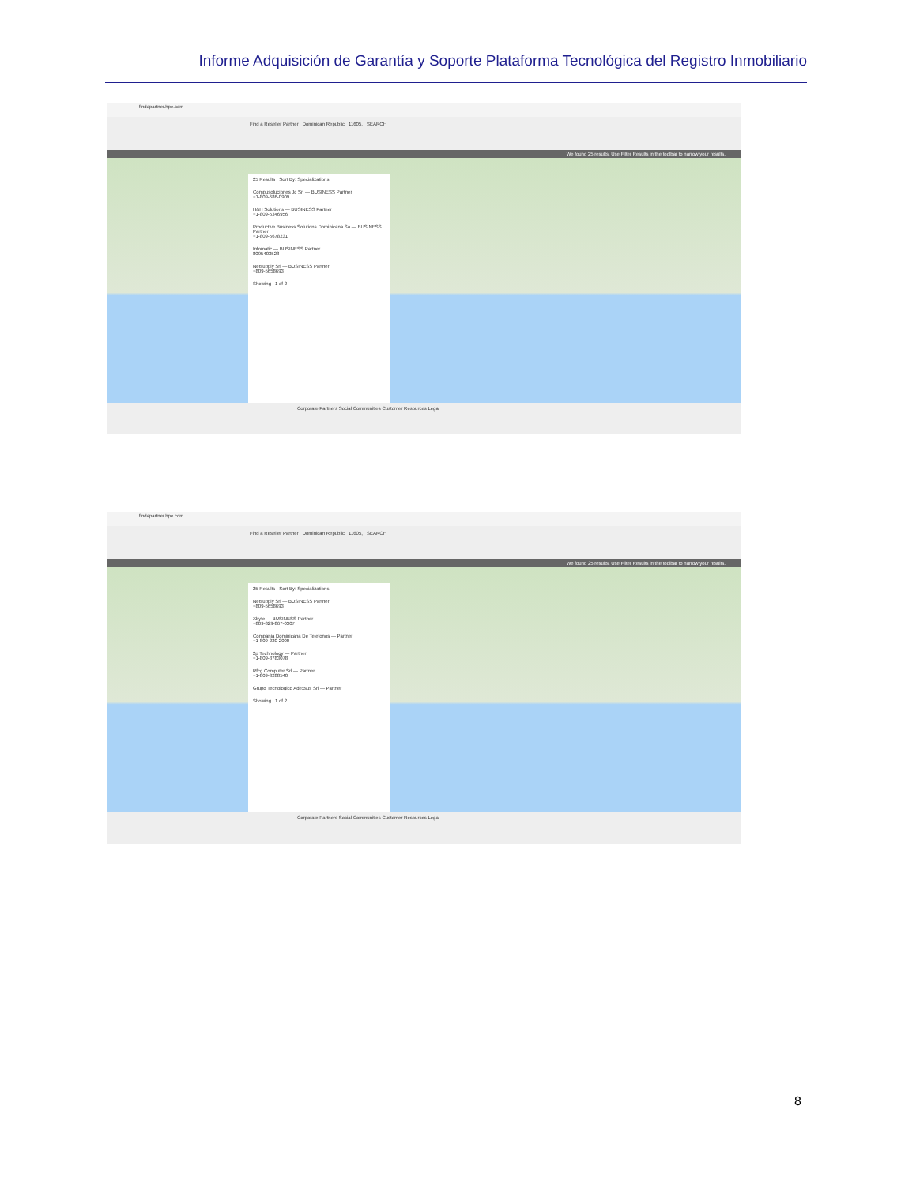Informe Adquisición de Garantía y Soporte Plataforma Tecnológica del Registro Inmobiliario
findapartner.hpe.com
Find a Reseller Partner Dominican Republic 11605, SEARCH
We found 25 results. Use Filter Results in the toolbar to narrow your results.
25 Results Sort By: Specializations
Compusoluciones Jc Srl — BUSINESS Partner
+1-809-686-0909
H&H Solutions — BUSINESS Partner
+1-809-5346956
Productive Business Solutions Dominicana Sa — BUSINESS Partner
+1-809-5678231
Infomatic — BUSINESS Partner
8095403528
Netsupply Srl — BUSINESS Partner
+809-5658693
Showing 1 of 2
Corporate Partners Social Communities Customer Resources Legal
findapartner.hpe.com
Find a Reseller Partner Dominican Republic 11605, SEARCH
We found 25 results. Use Filter Results in the toolbar to narrow your results.
25 Results Sort By: Specializations
Netsupply Srl — BUSINESS Partner
+809-5658693
Xbyte — BUSINESS Partner
+809-829-867-0307
Compania Dominicana De Telefonos — Partner
+1-809-220-2000
2p Technology — Partner
+1-809-8783078
Rfcg Computer Srl — Partner
+1-809-3288540
Grupo Tecnologico Adexsus Srl — Partner
Showing 1 of 2
Corporate Partners Social Communities Customer Resources Legal
8